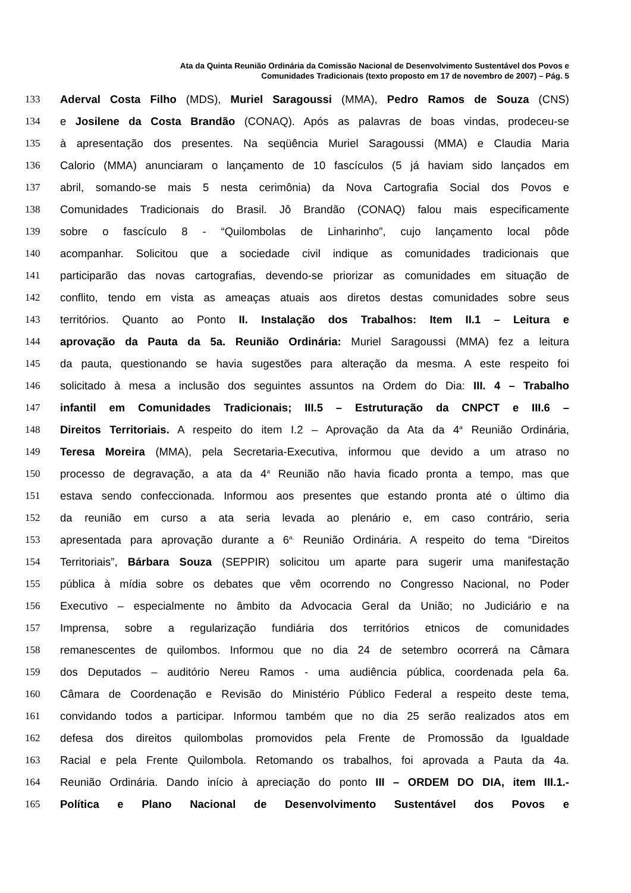Ata da Quinta Reunião Ordinária da Comissão Nacional de Desenvolvimento Sustentável dos Povos e
Comunidades Tradicionais (texto proposto em 17 de novembro de 2007) – Pág. 5
133 Aderval Costa Filho (MDS), Muriel Saragoussi (MMA), Pedro Ramos de Souza (CNS)
134 e Josilene da Costa Brandão (CONAQ). Após as palavras de boas vindas, prodeceu-se
135 à apresentação dos presentes. Na seqüência Muriel Saragoussi (MMA) e Claudia Maria
136 Calorio (MMA) anunciaram o lançamento de 10 fascículos (5 já haviam sido lançados em
137 abril, somando-se mais 5 nesta cerimônia) da Nova Cartografia Social dos Povos e
138 Comunidades Tradicionais do Brasil. Jô Brandão (CONAQ) falou mais especificamente
139 sobre o fascículo 8 - “Quilombolas de Linharinho”, cujo lançamento local pôde
140 acompanhar. Solicitou que a sociedade civil indique as comunidades tradicionais que
141 participarão das novas cartografias, devendo-se priorizar as comunidades em situação de
142 conflito, tendo em vista as ameaças atuais aos diretos destas comunidades sobre seus
143 territórios. Quanto ao Ponto II. Instalação dos Trabalhos: Item II.1 – Leitura e
144 aprovação da Pauta da 5a. Reunião Ordinária: Muriel Saragoussi (MMA) fez a leitura
145 da pauta, questionando se havia sugestões para alteração da mesma. A este respeito foi
146 solicitado à mesa a inclusão dos seguintes assuntos na Ordem do Dia: III. 4 – Trabalho
147 infantil em Comunidades Tradicionais; III.5 – Estruturação da CNPCT e III.6 –
148 Direitos Territoriais. A respeito do item I.2 – Aprovação da Ata da 4<sup>a</sup> Reunião Ordinária,
149 Teresa Moreira (MMA), pela Secretaria-Executiva, informou que devido a um atraso no
150 processo de degravação, a ata da 4<sup>a</sup> Reunião não havia ficado pronta a tempo, mas que
151 estava sendo confeccionada. Informou aos presentes que estando pronta até o último dia
152 da reunião em curso a ata seria levada ao plenário e, em caso contrário, seria
153 apresentada para aprovação durante a 6<sup>a.</sup> Reunião Ordinária. A respeito do tema “Direitos
154 Territoriais”, Bárbara Souza (SEPPIR) solicitou um aparte para sugerir uma manifestação
155 pública à mídia sobre os debates que vêm ocorrendo no Congresso Nacional, no Poder
156 Executivo – especialmente no âmbito da Advocacia Geral da União; no Judiciário e na
157 Imprensa, sobre a regularização fundiária dos territórios etnicos de comunidades
158 remanescentes de quilombos. Informou que no dia 24 de setembro ocorrerá na Câmara
159 dos Deputados – auditório Nereu Ramos - uma audiência pública, coordenada pela 6a.
160 Câmara de Coordenação e Revisão do Ministério Público Federal a respeito deste tema,
161 convidando todos a participar. Informou também que no dia 25 serão realizados atos em
162 defesa dos direitos quilombolas promovidos pela Frente de Promossão da Igualdade
163 Racial e pela Frente Quilombola. Retomando os trabalhos, foi aprovada a Pauta da 4a.
164 Reunião Ordinária. Dando início à apreciação do ponto III – ORDEM DO DIA, item III.1.-
165 Política e Plano Nacional de Desenvolvimento Sustentável dos Povos e